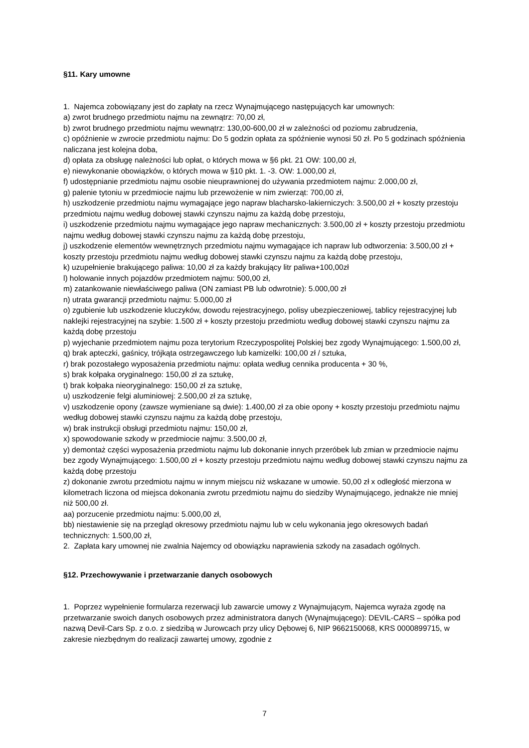§11. Kary umowne
1. Najemca zobowiązany jest do zapłaty na rzecz Wynajmującego następujących kar umownych:
a) zwrot brudnego przedmiotu najmu na zewnątrz: 70,00 zł,
b) zwrot brudnego przedmiotu najmu wewnątrz: 130,00-600,00 zł w zależności od poziomu zabrudzenia,
c) opóźnienie w zwrocie przedmiotu najmu: Do 5 godzin opłata za spóźnienie wynosi 50 zł. Po 5 godzinach spóźnienia naliczana jest kolejna doba,
d) opłata za obsługę należności lub opłat, o których mowa w §6 pkt. 21 OW: 100,00 zł,
e) niewykonanie obowiązków, o których mowa w §10 pkt. 1. -3. OW: 1.000,00 zł,
f) udostępnianie przedmiotu najmu osobie nieuprawnionej do używania przedmiotem najmu: 2.000,00 zł,
g) palenie tytoniu w przedmiocie najmu lub przewożenie w nim zwierząt: 700,00 zł,
h) uszkodzenie przedmiotu najmu wymagające jego napraw blacharsko-lakierniczych: 3.500,00 zł + koszty przestoju przedmiotu najmu według dobowej stawki czynszu najmu za każdą dobę przestoju,
i) uszkodzenie przedmiotu najmu wymagające jego napraw mechanicznych: 3.500,00 zł + koszty przestoju przedmiotu najmu według dobowej stawki czynszu najmu za każdą dobę przestoju,
j) uszkodzenie elementów wewnętrznych przedmiotu najmu wymagające ich napraw lub odtworzenia: 3.500,00 zł + koszty przestoju przedmiotu najmu według dobowej stawki czynszu najmu za każdą dobę przestoju,
k) uzupełnienie brakującego paliwa: 10,00 zł za każdy brakujący litr paliwa+100,00zł
l) holowanie innych pojazdów przedmiotem najmu: 500,00 zł,
m) zatankowanie niewłaściwego paliwa (ON zamiast PB lub odwrotnie): 5.000,00 zł
n) utrata gwarancji przedmiotu najmu: 5.000,00 zł
o) zgubienie lub uszkodzenie kluczyków, dowodu rejestracyjnego, polisy ubezpieczeniowej, tablicy rejestracyjnej lub naklejki rejestracyjnej na szybie: 1.500 zł + koszty przestoju przedmiotu według dobowej stawki czynszu najmu za każdą dobę przestoju
p) wyjechanie przedmiotem najmu poza terytorium Rzeczypospolitej Polskiej bez zgody Wynajmującego: 1.500,00 zł,
q) brak apteczki, gaśnicy, trójkąta ostrzegawczego lub kamizelki: 100,00 zł / sztuka,
r) brak pozostałego wyposażenia przedmiotu najmu: opłata według cennika producenta + 30 %,
s) brak kołpaka oryginalnego: 150,00 zł za sztukę,
t) brak kołpaka nieoryginalnego: 150,00 zł za sztukę,
u) uszkodzenie felgi aluminiowej: 2.500,00 zł za sztukę,
v) uszkodzenie opony (zawsze wymieniane są dwie): 1.400,00 zł za obie opony + koszty przestoju przedmiotu najmu według dobowej stawki czynszu najmu za każdą dobę przestoju,
w) brak instrukcji obsługi przedmiotu najmu: 150,00 zł,
x) spowodowanie szkody w przedmiocie najmu: 3.500,00 zł,
y) demontaż części wyposażenia przedmiotu najmu lub dokonanie innych przeróbek lub zmian w przedmiocie najmu bez zgody Wynajmującego: 1.500,00 zł + koszty przestoju przedmiotu najmu według dobowej stawki czynszu najmu za każdą dobę przestoju
z) dokonanie zwrotu przedmiotu najmu w innym miejscu niż wskazane w umowie. 50,00 zł x odległość mierzona w kilometrach liczona od miejsca dokonania zwrotu przedmiotu najmu do siedziby Wynajmującego, jednakże nie mniej niż 500,00 zł.
aa) porzucenie przedmiotu najmu: 5.000,00 zł,
bb) niestawienie się na przegląd okresowy przedmiotu najmu lub w celu wykonania jego okresowych badań technicznych: 1.500,00 zł,
2. Zapłata kary umownej nie zwalnia Najemcy od obowiązku naprawienia szkody na zasadach ogólnych.
§12. Przechowywanie i przetwarzanie danych osobowych
1. Poprzez wypełnienie formularza rezerwacji lub zawarcie umowy z Wynajmującym, Najemca wyraża zgodę na przetwarzanie swoich danych osobowych przez administratora danych (Wynajmującego): DEVIL-CARS – spółka pod nazwą Devil-Cars Sp. z o.o. z siedzibą w Jurowcach przy ulicy Dębowej 6, NIP 9662150068, KRS 0000899715, w zakresie niezbędnym do realizacji zawartej umowy, zgodnie z
7